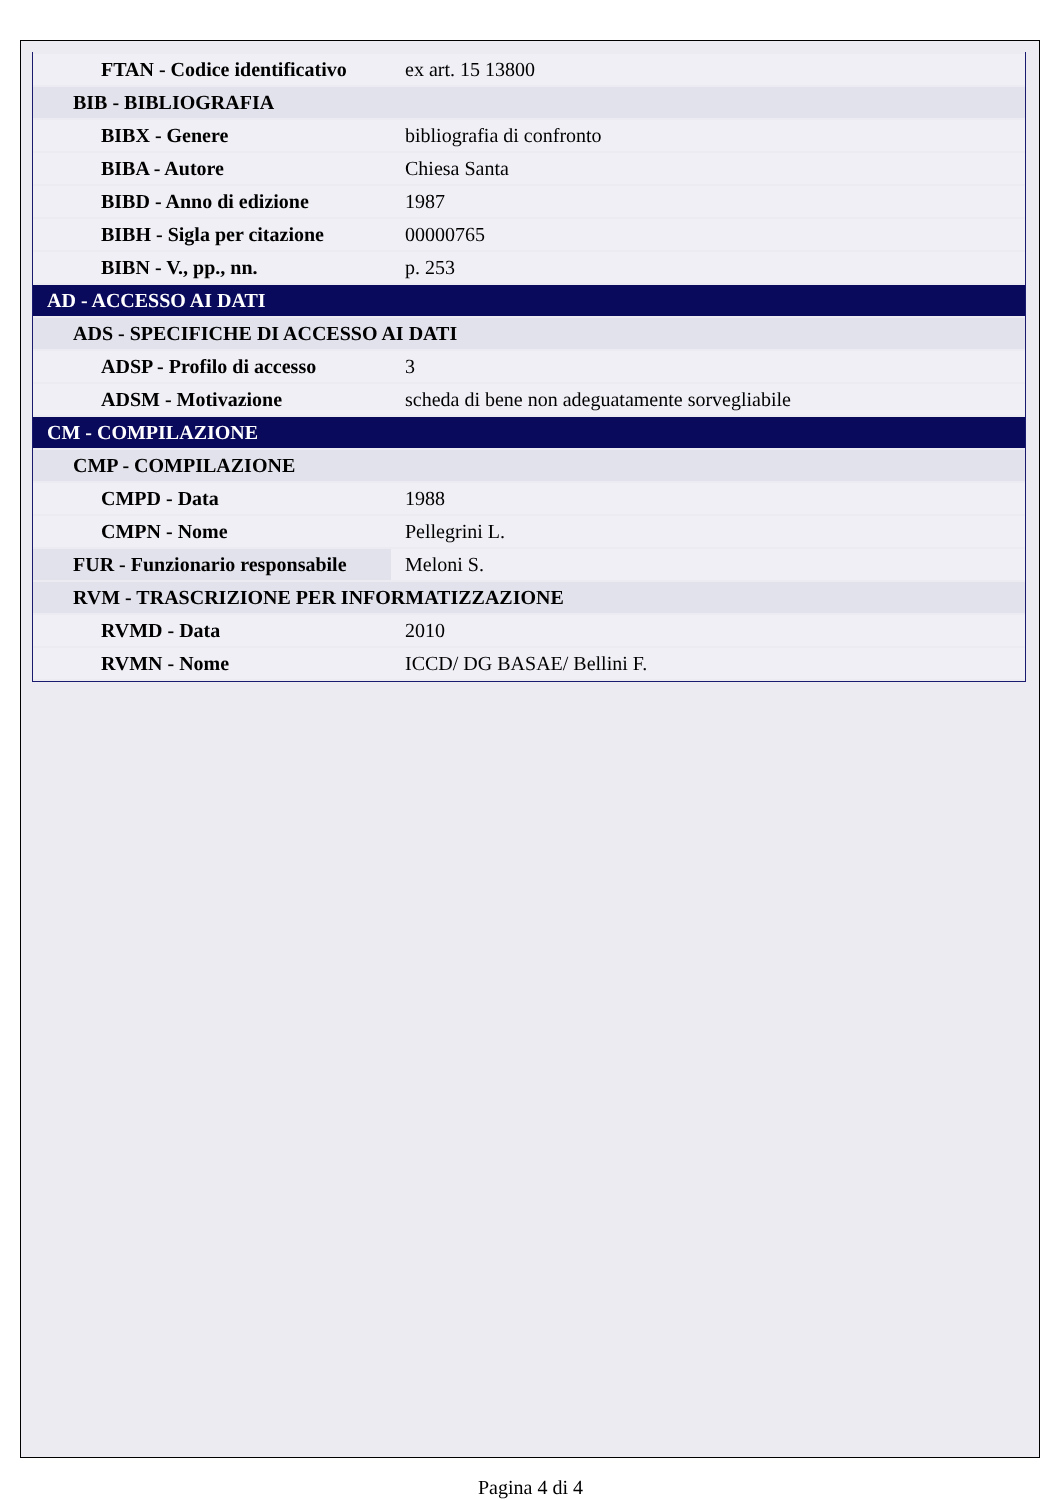| FTAN - Codice identificativo | ex art. 15 13800 |
| BIB - BIBLIOGRAFIA | |
| BIBX - Genere | bibliografia di confronto |
| BIBA - Autore | Chiesa Santa |
| BIBD - Anno di edizione | 1987 |
| BIBH - Sigla per citazione | 00000765 |
| BIBN - V., pp., nn. | p. 253 |
| AD - ACCESSO AI DATI | |
| ADS - SPECIFICHE DI ACCESSO AI DATI | |
| ADSP - Profilo di accesso | 3 |
| ADSM - Motivazione | scheda di bene non adeguatamente sorvegliabile |
| CM - COMPILAZIONE | |
| CMP - COMPILAZIONE | |
| CMPD - Data | 1988 |
| CMPN - Nome | Pellegrini L. |
| FUR - Funzionario responsabile | Meloni S. |
| RVM - TRASCRIZIONE PER INFORMATIZZAZIONE | |
| RVMD - Data | 2010 |
| RVMN - Nome | ICCD/ DG BASAE/ Bellini F. |
Pagina 4 di 4